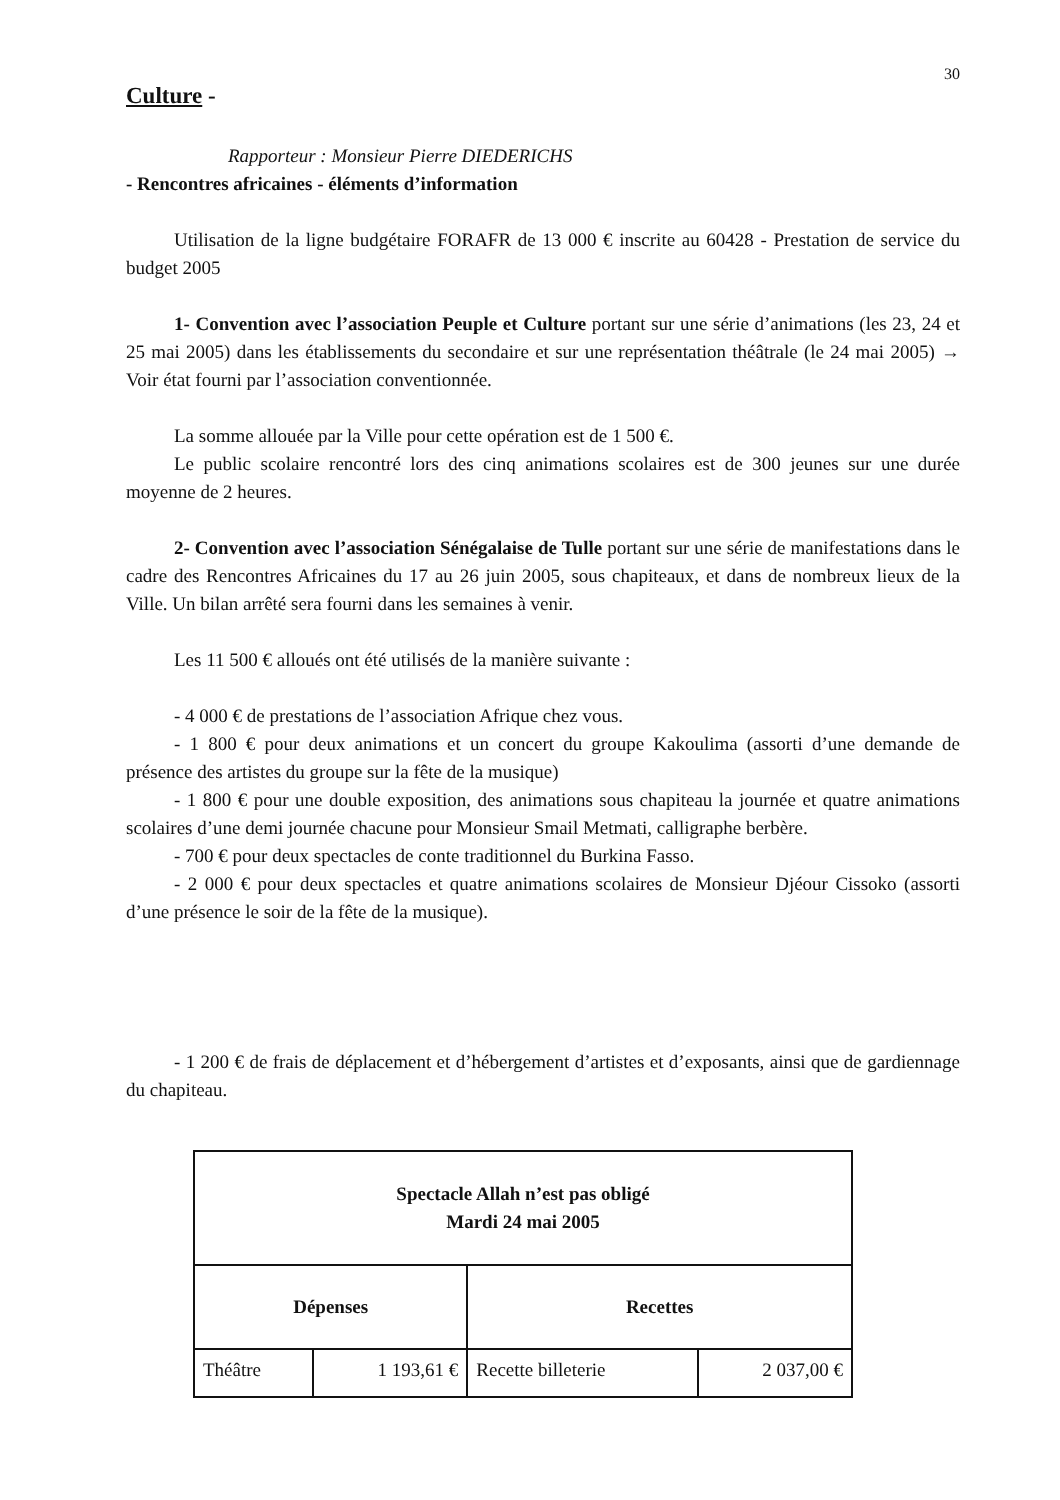30
Culture -
Rapporteur : Monsieur Pierre DIEDERICHS
- Rencontres africaines - éléments d’information
Utilisation de la ligne budgétaire FORAFR de 13 000 € inscrite au 60428 - Prestation de service du budget 2005
1- Convention avec l’association Peuple et Culture portant sur une série d’animations (les 23, 24 et 25 mai 2005) dans les établissements du secondaire et sur une représentation théâtrale (le 24 mai 2005) → Voir état fourni par l’association conventionnée.
La somme allouée par la Ville pour cette opération est de 1 500 €.
Le public scolaire rencontré lors des cinq animations scolaires est de 300 jeunes sur une durée moyenne de 2 heures.
2- Convention avec l’association Sénégalaise de Tulle portant sur une série de manifestations dans le cadre des Rencontres Africaines du 17 au 26 juin 2005, sous chapiteaux, et dans de nombreux lieux de la Ville. Un bilan arrêté sera fourni dans les semaines à venir.
Les 11 500 € alloués ont été utilisés de la manière suivante :
- 4 000 € de prestations de l’association Afrique chez vous.
- 1 800 € pour deux animations et un concert du groupe Kakoulima (assorti d’une demande de présence des artistes du groupe sur la fête de la musique)
- 1 800 € pour une double exposition, des animations sous chapiteau la journée et quatre animations scolaires d’une demi journée chacune pour Monsieur Smail Metmati, calligraphe berbère.
- 700 € pour deux spectacles de conte traditionnel du Burkina Fasso.
- 2 000 € pour deux spectacles et quatre animations scolaires de Monsieur Djéour Cissoko (assorti d’une présence le soir de la fête de la musique).
- 1 200 € de frais de déplacement et d’hébergement d’artistes et d’exposants, ainsi que de gardiennage du chapiteau.
| Spectacle Allah n’est pas obligé Mardi 24 mai 2005 | | | |
| --- | --- | --- | --- |
| Dépenses | | Recettes | |
| Théâtre | 1 193,61 € | Recette billeterie | 2 037,00 € |